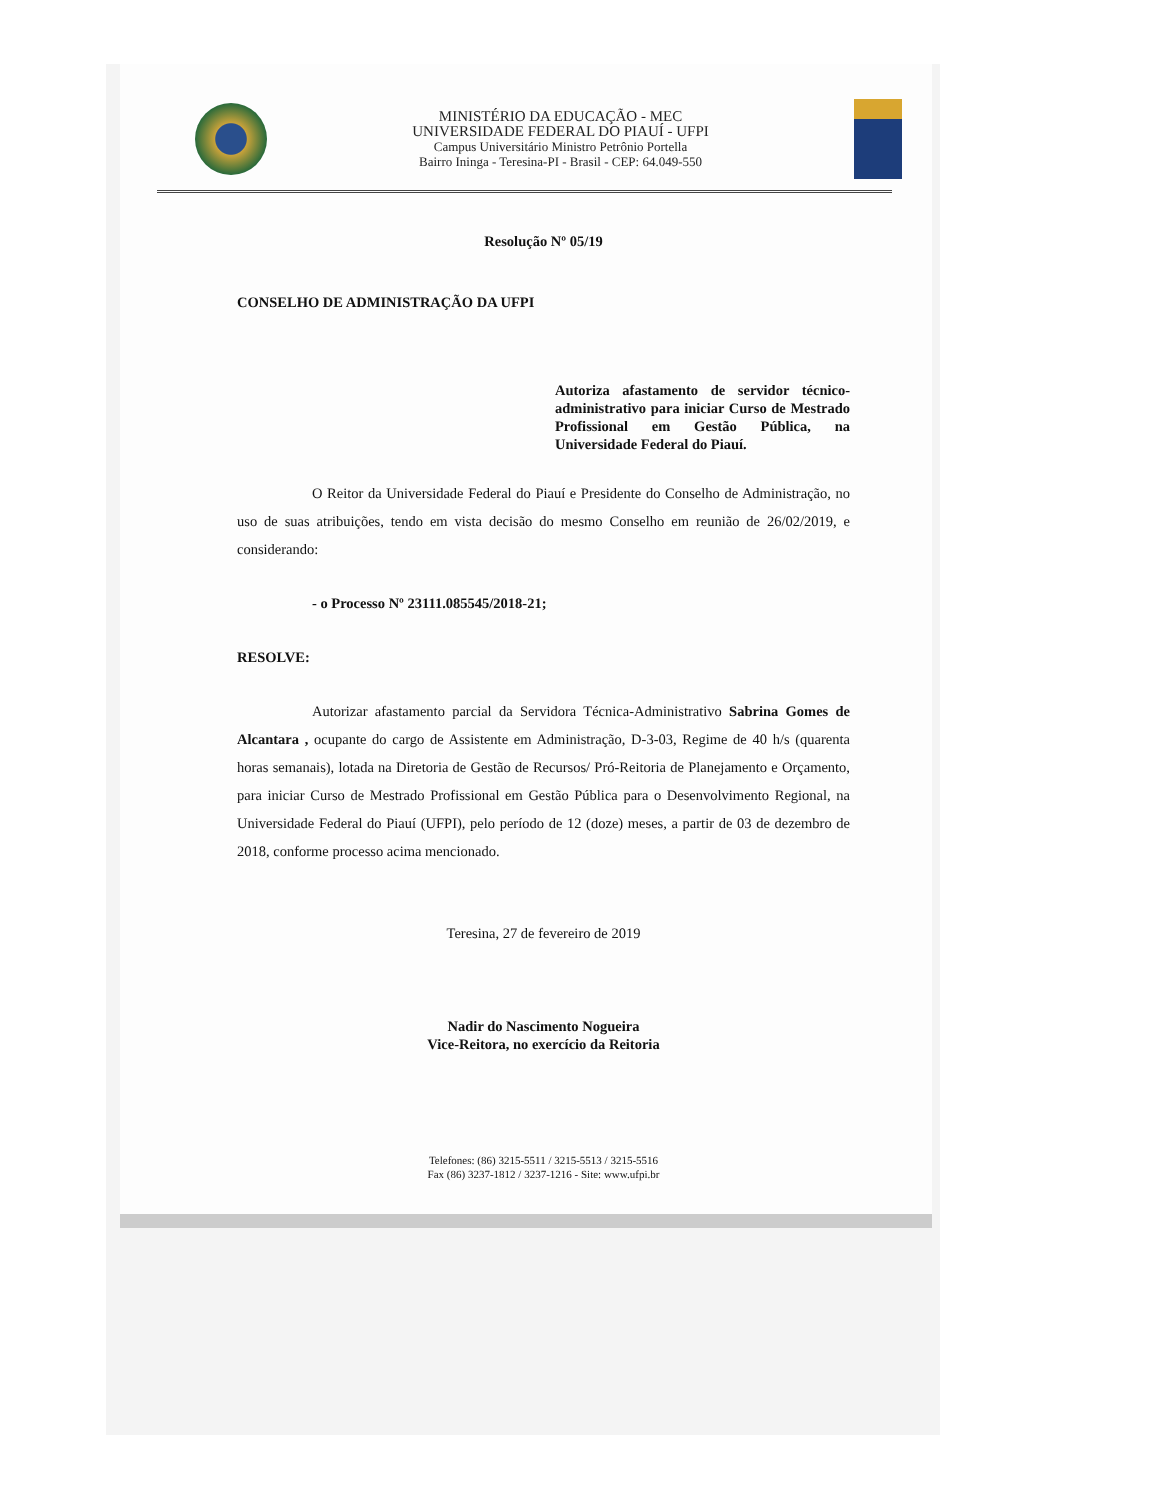MINISTÉRIO DA EDUCAÇÃO - MEC
UNIVERSIDADE FEDERAL DO PIAUÍ - UFPI
Campus Universitário Ministro Petrônio Portella
Bairro Ininga - Teresina-PI - Brasil - CEP: 64.049-550
Resolução Nº 05/19
CONSELHO DE ADMINISTRAÇÃO DA UFPI
Autoriza afastamento de servidor técnico-administrativo para iniciar Curso de Mestrado Profissional em Gestão Pública, na Universidade Federal do Piauí.
O Reitor da Universidade Federal do Piauí e Presidente do Conselho de Administração, no uso de suas atribuições, tendo em vista decisão do mesmo Conselho em reunião de 26/02/2019, e considerando:
- o Processo Nº 23111.085545/2018-21;
RESOLVE:
Autorizar afastamento parcial da Servidora Técnica-Administrativo Sabrina Gomes de Alcantara , ocupante do cargo de Assistente em Administração, D-3-03, Regime de 40 h/s (quarenta horas semanais), lotada na Diretoria de Gestão de Recursos/ Pró-Reitoria de Planejamento e Orçamento, para iniciar Curso de Mestrado Profissional em Gestão Pública para o Desenvolvimento Regional, na Universidade Federal do Piauí (UFPI), pelo período de 12 (doze) meses, a partir de 03 de dezembro de 2018, conforme processo acima mencionado.
Teresina, 27 de fevereiro de 2019
Nadir do Nascimento Nogueira
Vice-Reitora, no exercício da Reitoria
Telefones: (86) 3215-5511 / 3215-5513 / 3215-5516
Fax (86) 3237-1812 / 3237-1216 - Site: www.ufpi.br